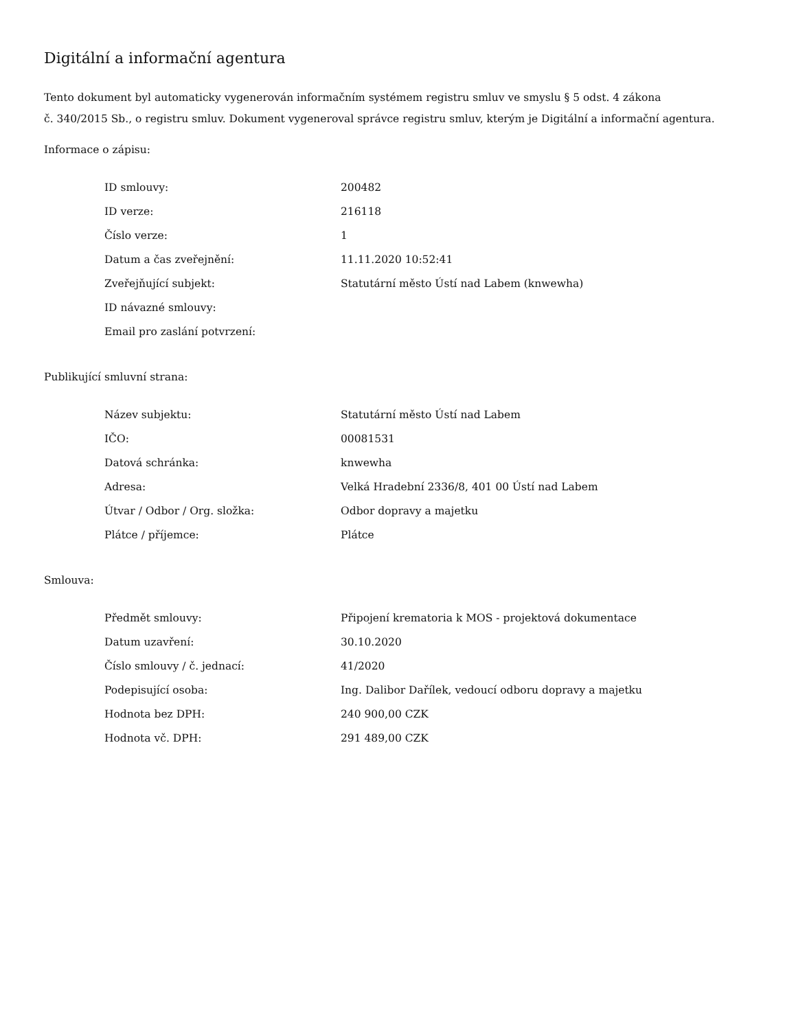Digitální a informační agentura
Tento dokument byl automaticky vygenerován informačním systémem registru smluv ve smyslu § 5 odst. 4 zákona
č. 340/2015 Sb., o registru smluv. Dokument vygeneroval správce registru smluv, kterým je Digitální a informační agentura.
Informace o zápisu:
| ID smlouvy: | 200482 |
| ID verze: | 216118 |
| Číslo verze: | 1 |
| Datum a čas zveřejnění: | 11.11.2020 10:52:41 |
| Zveřejňující subjekt: | Statutární město Ústí nad Labem (knwewha) |
| ID návazné smlouvy: | |
| Email pro zaslání potvrzení: | |
Publikující smluvní strana:
| Název subjektu: | Statutární město Ústí nad Labem |
| IČO: | 00081531 |
| Datová schránka: | knwewha |
| Adresa: | Velká Hradební 2336/8, 401 00 Ústí nad Labem |
| Útvar / Odbor / Org. složka: | Odbor dopravy a majetku |
| Plátce / příjemce: | Plátce |
Smlouva:
| Předmět smlouvy: | Připojení krematoria k MOS - projektová dokumentace |
| Datum uzavření: | 30.10.2020 |
| Číslo smlouvy / č. jednací: | 41/2020 |
| Podepisující osoba: | Ing. Dalibor Dařílek, vedoucí odboru dopravy a majetku |
| Hodnota bez DPH: | 240 900,00 CZK |
| Hodnota vč. DPH: | 291 489,00 CZK |